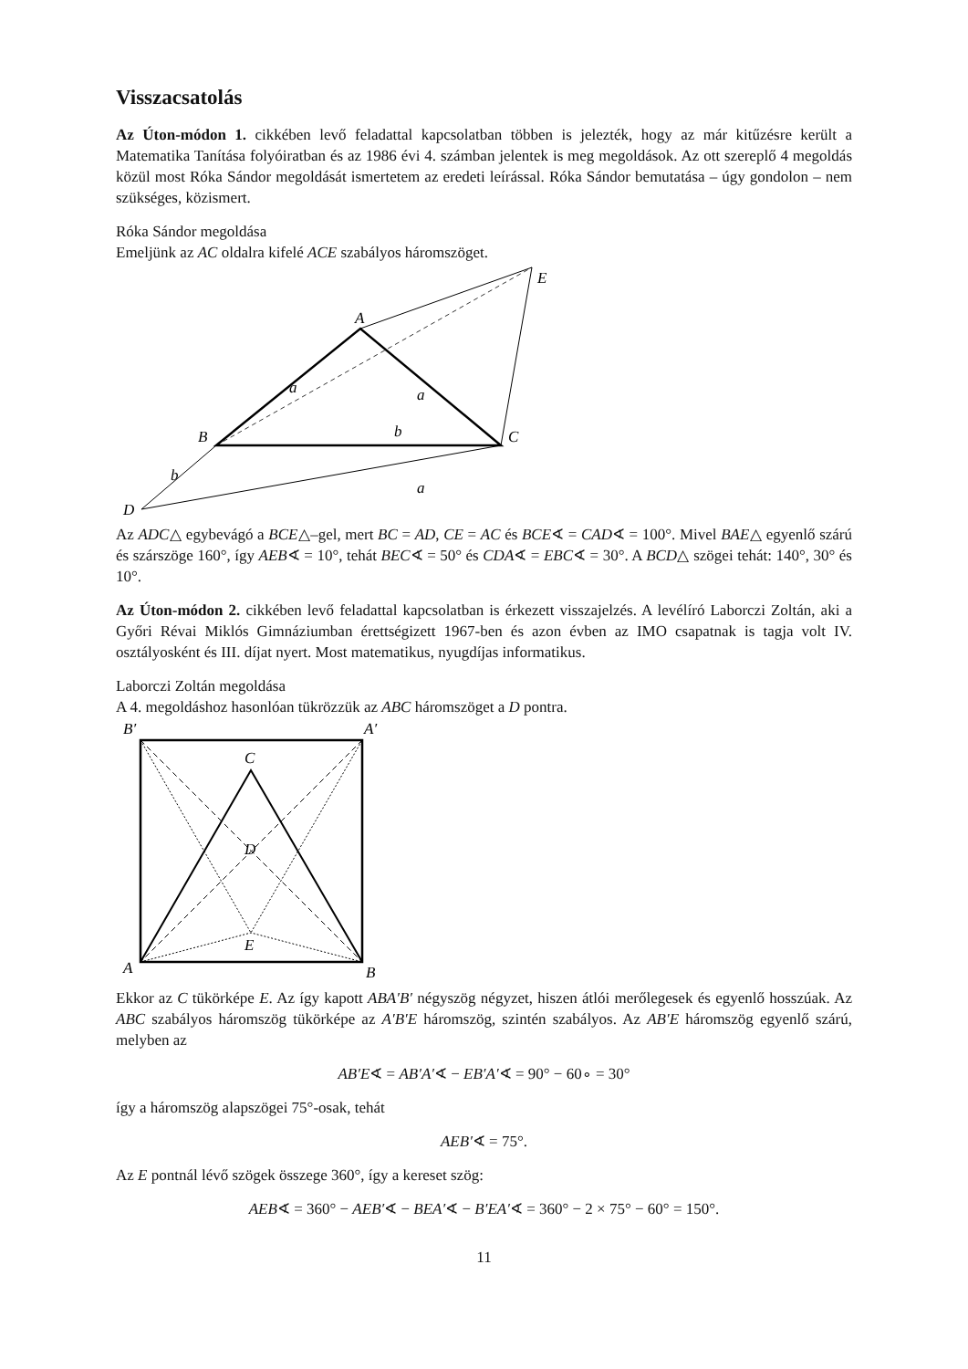Visszacsatolás
Az Úton-módon 1. cikkében levő feladattal kapcsolatban többen is jelezték, hogy az már kitűzésre került a Matematika Tanítása folyóiratban és az 1986 évi 4. számban jelentek is meg megoldások. Az ott szereplő 4 megoldás közül most Róka Sándor megoldását ismertetem az eredeti leírással. Róka Sándor bemutatása – úgy gondolon – nem szükséges, közismert.
Róka Sándor megoldása
Emeljünk az AC oldalra kifelé ACE szabályos háromszöget.
A
E
B
C
D
a
a
b
b
a
Az ADC△ egybevágó a BCE△–gel, mert BC = AD, CE = AC és BCE∢ = CAD∢ = 100°. Mivel BAE△ egyenlő szárú és szárszöge 160°, így AEB∢ = 10°, tehát BEC∢ = 50° és CDA∢ = EBC∢ = 30°. A BCD△ szögei tehát: 140°, 30° és 10°.
Az Úton-módon 2. cikkében levő feladattal kapcsolatban is érkezett visszajelzés. A levélíró Laborczi Zoltán, aki a Győri Révai Miklós Gimnáziumban érettségizett 1967-ben és azon évben az IMO csapatnak is tagja volt IV. osztályosként és III. díjat nyert. Most matematikus, nyugdíjas informatikus.
Laborczi Zoltán megoldása
A 4. megoldáshoz hasonlóan tükrözzük az ABC háromszöget a D pontra.
B′
A′
C
D
E
A
B
Ekkor az C tükörképe E. Az így kapott ABA′B′ négyszög négyzet, hiszen átlói merőlegesek és egyenlő hosszúak. Az ABC szabályos háromszög tükörképe az A′B′E háromszög, szintén szabályos. Az AB′E háromszög egyenlő szárú, melyben az
AB′E∢ = AB′A′∢ − EB′A′∢ = 90° − 60∘ = 30°
így a háromszög alapszögei 75°-osak, tehát
AEB′∢ = 75°.
Az E pontnál lévő szögek összege 360°, így a kereset szög:
AEB∢ = 360° − AEB′∢ − BEA′∢ − B′EA′∢ = 360° − 2 × 75° − 60° = 150°.
11